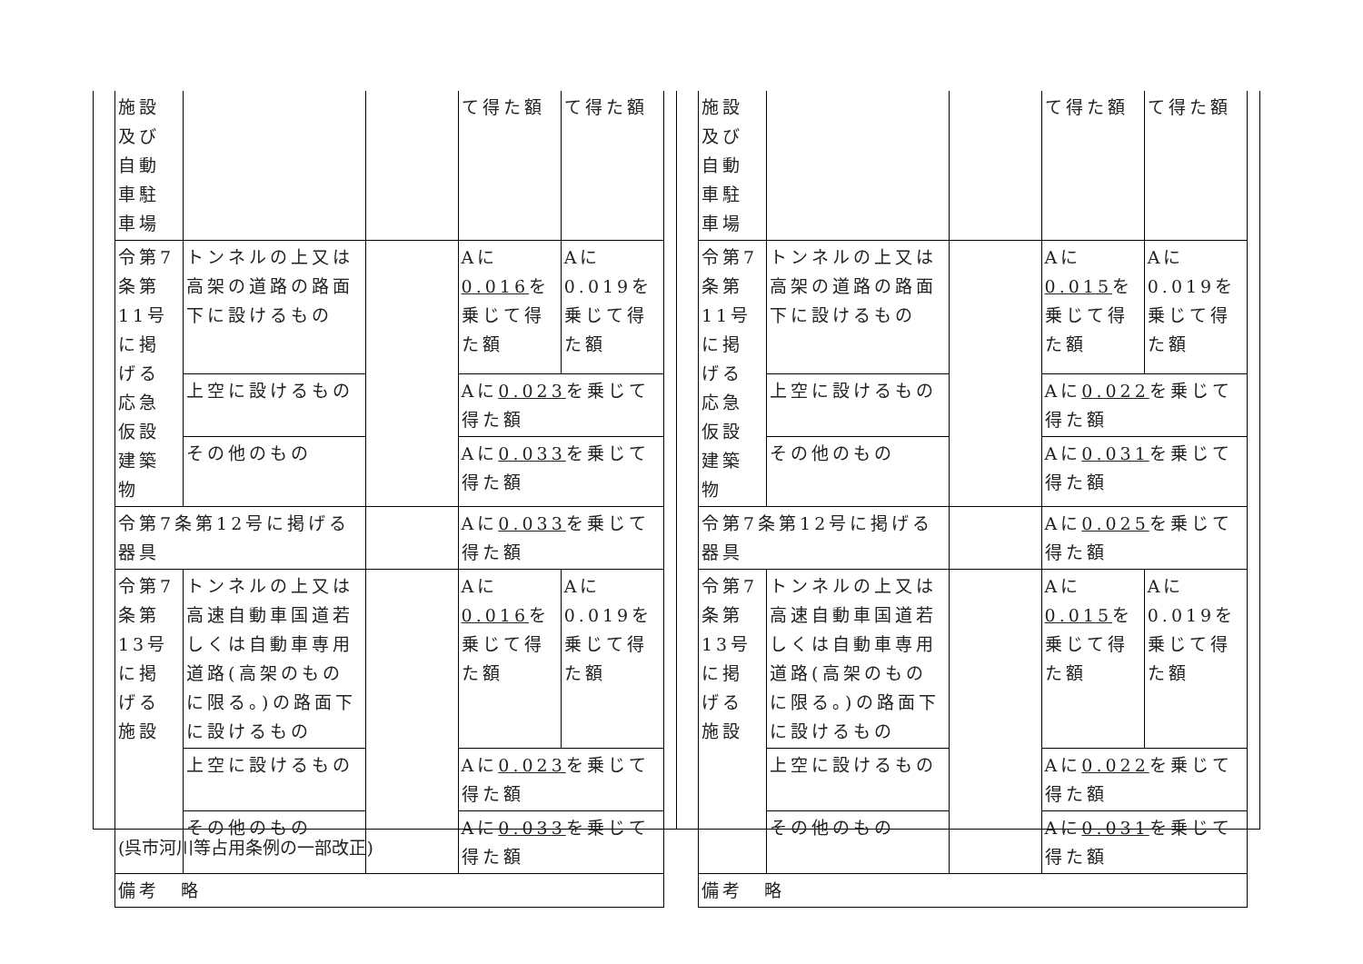| 施設及び自動車駐車場 | | | て得た額 | て得た額 |
| 令第7条第11号に掲げる応急仮設建築物 | トンネルの上又は高架の道路の路面下に設けるもの | | Aに 0.016 を乗じて得た額 | Aに0.019を乗じて得た額 |
| | 上空に設けるもの | | Aに 0.023 を乗じて得た額 | |
| | その他のもの | | Aに 0.033 を乗じて得た額 | |
| 令第7条第12号に掲げる器具 | | | Aに 0.033 を乗じて得た額 | |
| 令第7条第13号に掲げる施設 | トンネルの上又は高速自動車国道若しくは自動車専用道路(高架のものに限る。)の路面下に設けるもの | | Aに 0.016 を乗じて得た額 | Aに0.019を乗じて得た額 |
| | 上空に設けるもの | | Aに 0.023 を乗じて得た額 | |
| | その他のもの | | Aに 0.033 を乗じて得た額 | |
| 備考 略 | | | | |
| 施設及び自動車駐車場 | | | て得た額 | て得た額 |
| 令第7条第11号に掲げる応急仮設建築物 | トンネルの上又は高架の道路の路面下に設けるもの | | Aに 0.015 を乗じて得た額 | Aに0.019を乗じて得た額 |
| | 上空に設けるもの | | Aに 0.022 を乗じて得た額 | |
| | その他のもの | | Aに 0.031 を乗じて得た額 | |
| 令第7条第12号に掲げる器具 | | | Aに 0.025 を乗じて得た額 | |
| 令第7条第13号に掲げる施設 | トンネルの上又は高速自動車国道若しくは自動車専用道路(高架のものに限る。)の路面下に設けるもの | | Aに 0.015 を乗じて得た額 | Aに0.019を乗じて得た額 |
| | 上空に設けるもの | | Aに 0.022 を乗じて得た額 | |
| | その他のもの | | Aに 0.031 を乗じて得た額 | |
| 備考 略 | | | | |
(呉市河川等占用条例の一部改正)